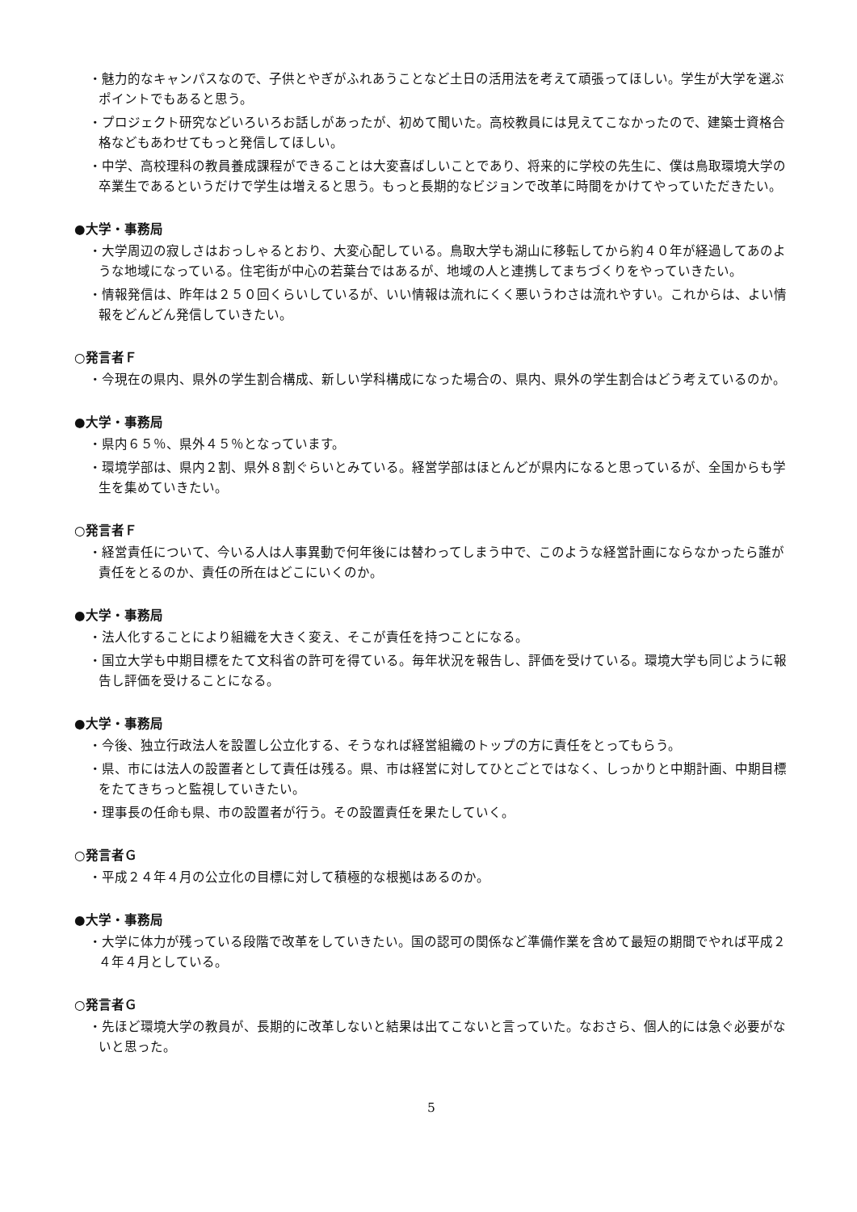・魅力的なキャンパスなので、子供とやぎがふれあうことなど土日の活用法を考えて頑張ってほしい。学生が大学を選ぶポイントでもあると思う。
・プロジェクト研究などいろいろお話しがあったが、初めて聞いた。高校教員には見えてこなかったので、建築士資格合格などもあわせてもっと発信してほしい。
・中学、高校理科の教員養成課程ができることは大変喜ばしいことであり、将来的に学校の先生に、僕は鳥取環境大学の卒業生であるというだけで学生は増えると思う。もっと長期的なビジョンで改革に時間をかけてやっていただきたい。
●大学・事務局
・大学周辺の寂しさはおっしゃるとおり、大変心配している。鳥取大学も湖山に移転してから約４０年が経過してあのような地域になっている。住宅街が中心の若葉台ではあるが、地域の人と連携してまちづくりをやっていきたい。
・情報発信は、昨年は２５０回くらいしているが、いい情報は流れにくく悪いうわさは流れやすい。これからは、よい情報をどんどん発信していきたい。
○発言者Ｆ
・今現在の県内、県外の学生割合構成、新しい学科構成になった場合の、県内、県外の学生割合はどう考えているのか。
●大学・事務局
・県内６５％、県外４５％となっています。
・環境学部は、県内２割、県外８割ぐらいとみている。経営学部はほとんどが県内になると思っているが、全国からも学生を集めていきたい。
○発言者Ｆ
・経営責任について、今いる人は人事異動で何年後には替わってしまう中で、このような経営計画にならなかったら誰が責任をとるのか、責任の所在はどこにいくのか。
●大学・事務局
・法人化することにより組織を大きく変え、そこが責任を持つことになる。
・国立大学も中期目標をたて文科省の許可を得ている。毎年状況を報告し、評価を受けている。環境大学も同じように報告し評価を受けることになる。
●大学・事務局
・今後、独立行政法人を設置し公立化する、そうなれば経営組織のトップの方に責任をとってもらう。
・県、市には法人の設置者として責任は残る。県、市は経営に対してひとごとではなく、しっかりと中期計画、中期目標をたてきちっと監視していきたい。
・理事長の任命も県、市の設置者が行う。その設置責任を果たしていく。
○発言者Ｇ
・平成２４年４月の公立化の目標に対して積極的な根拠はあるのか。
●大学・事務局
・大学に体力が残っている段階で改革をしていきたい。国の認可の関係など準備作業を含めて最短の期間でやれば平成２４年４月としている。
○発言者Ｇ
・先ほど環境大学の教員が、長期的に改革しないと結果は出てこないと言っていた。なおさら、個人的には急ぐ必要がないと思った。
5